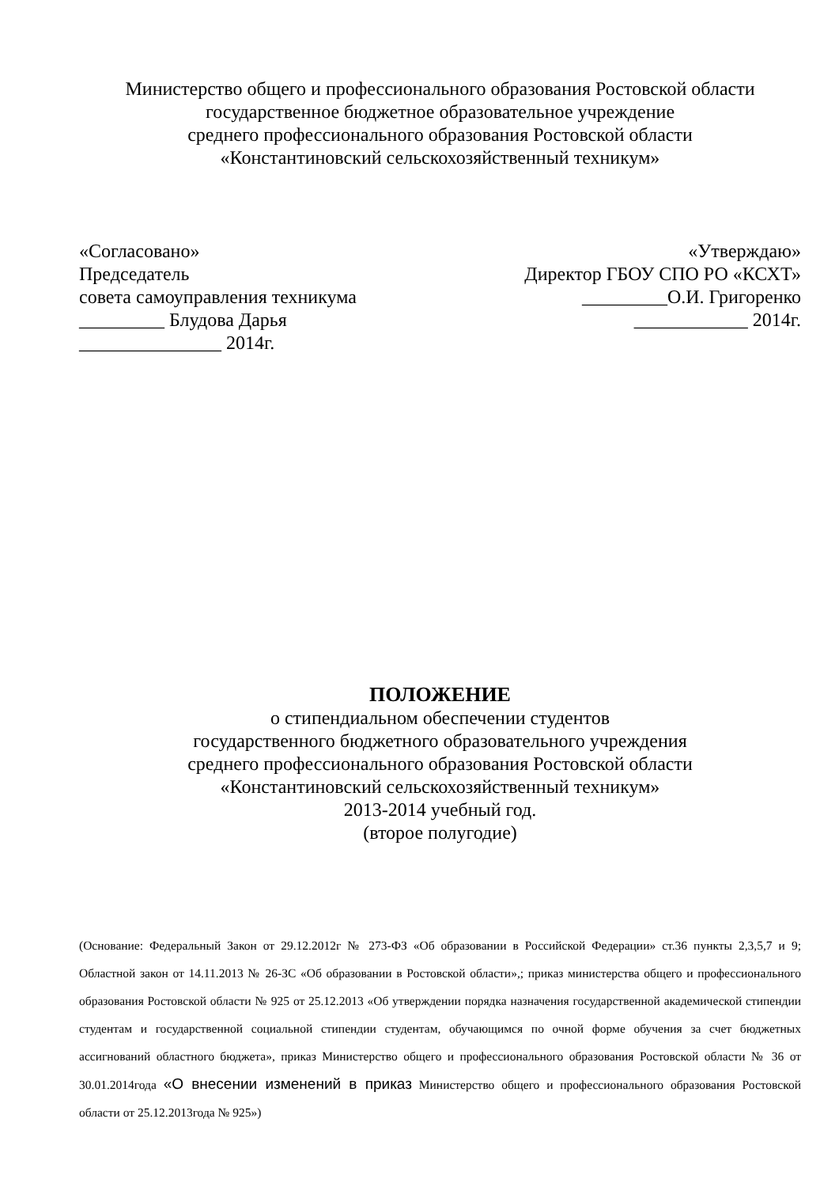Министерство общего и профессионального образования Ростовской области
государственное бюджетное образовательное учреждение
среднего профессионального образования Ростовской области
«Константиновский сельскохозяйственный техникум»
«Согласовано»
Председатель
совета самоуправления техникума
_________ Блудова Дарья
_______________ 2014г.
«Утверждаю»
Директор ГБОУ СПО РО «КСХТ»
_________О.И. Григоренко
____________ 2014г.
ПОЛОЖЕНИЕ
о стипендиальном обеспечении студентов
государственного бюджетного образовательного учреждения
среднего профессионального образования Ростовской области
«Константиновский сельскохозяйственный техникум»
2013-2014 учебный год.
(второе полугодие)
(Основание: Федеральный Закон от 29.12.2012г № 273-ФЗ «Об образовании в Российской Федерации» ст.36 пункты 2,3,5,7 и 9; Областной закон от 14.11.2013 № 26-ЗС «Об образовании в Ростовской области»,; приказ министерства общего и профессионального образования Ростовской области № 925 от 25.12.2013 «Об утверждении порядка назначения государственной академической стипендии студентам и государственной социальной стипендии студентам, обучающимся по очной форме обучения за счет бюджетных ассигнований областного бюджета», приказ Министерство общего и профессионального образования Ростовской области № 36 от 30.01.2014года «О внесении изменений в приказ Министерство общего и профессионального образования Ростовской области от 25.12.2013года № 925»)